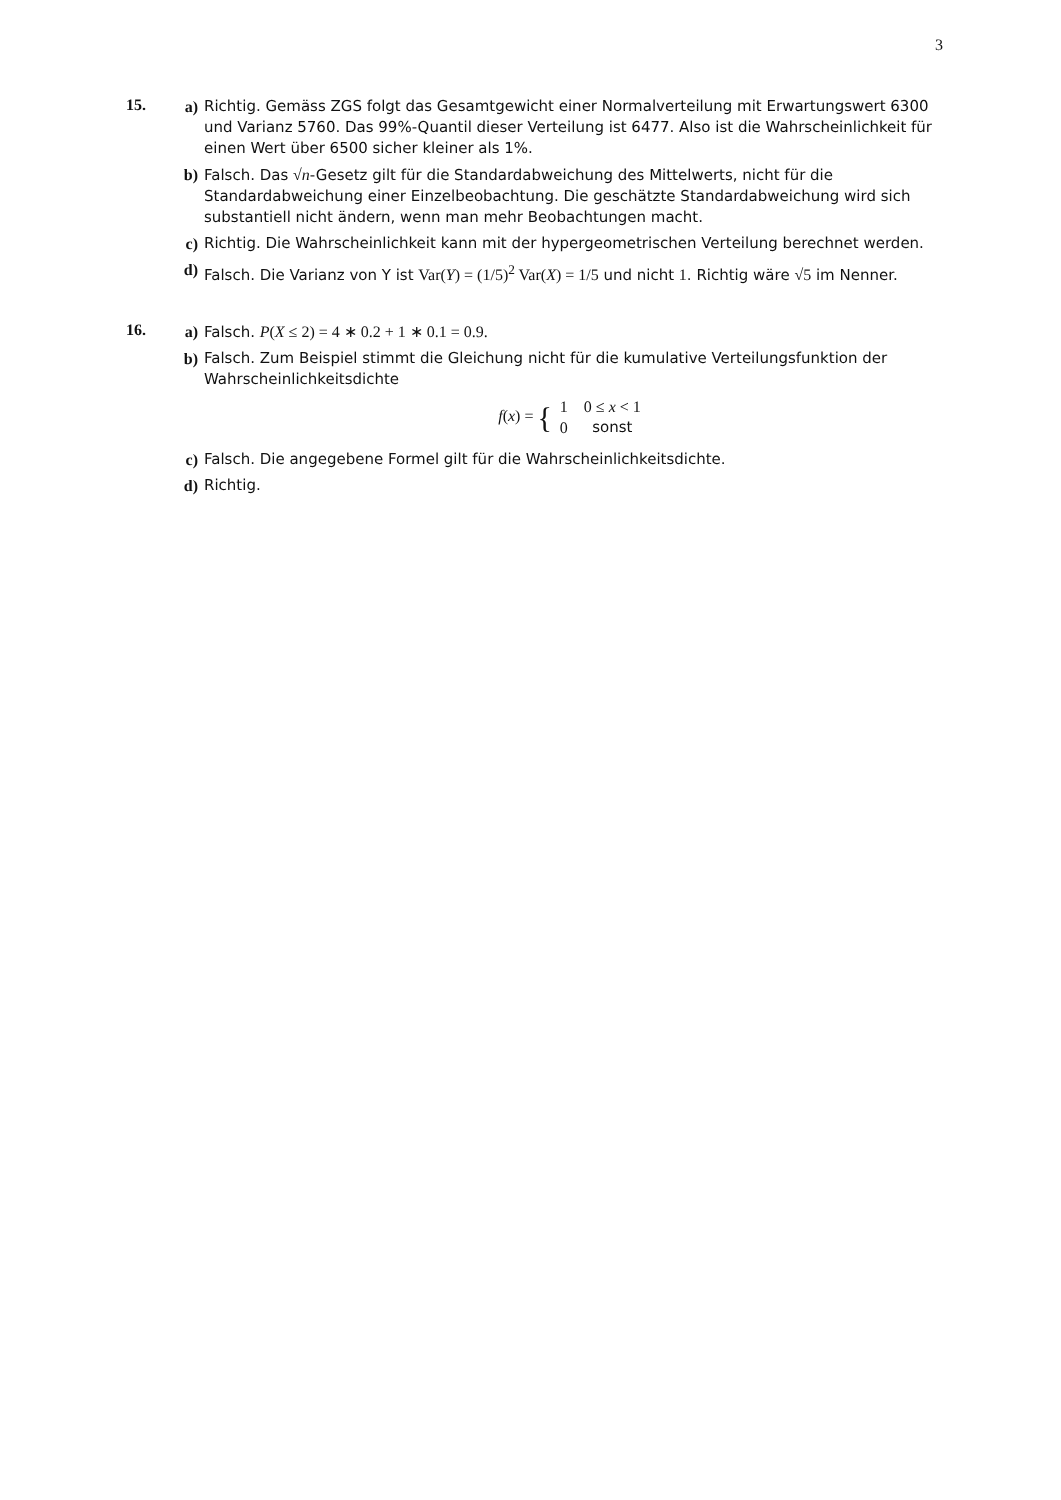3
15.
a) Richtig. Gemäss ZGS folgt das Gesamtgewicht einer Normalverteilung mit Erwartungswert 6300 und Varianz 5760. Das 99%-Quantil dieser Verteilung ist 6477. Also ist die Wahrscheinlichkeit für einen Wert über 6500 sicher kleiner als 1%.
b) Falsch. Das √n-Gesetz gilt für die Standardabweichung des Mittelwerts, nicht für die Standardabweichung einer Einzelbeobachtung. Die geschätzte Standardabweichung wird sich substantiell nicht ändern, wenn man mehr Beobachtungen macht.
c) Richtig. Die Wahrscheinlichkeit kann mit der hypergeometrischen Verteilung berechnet werden.
d) Falsch. Die Varianz von Y ist Var(Y) = (1/5)<sup>2</sup> Var(X) = 1/5 und nicht 1. Richtig wäre √5 im Nenner.
16.
a) Falsch. P(X ≤ 2) = 4 ∗ 0.2 + 1 ∗ 0.1 = 0.9.
b) Falsch. Zum Beispiel stimmt die Gleichung nicht für die kumulative Verteilungsfunktion der Wahrscheinlichkeitsdichte
f(x) = {
| 1 | 0 ≤ x < 1 |
| 0 | sonst |
c) Falsch. Die angegebene Formel gilt für die Wahrscheinlichkeitsdichte.
d) Richtig.